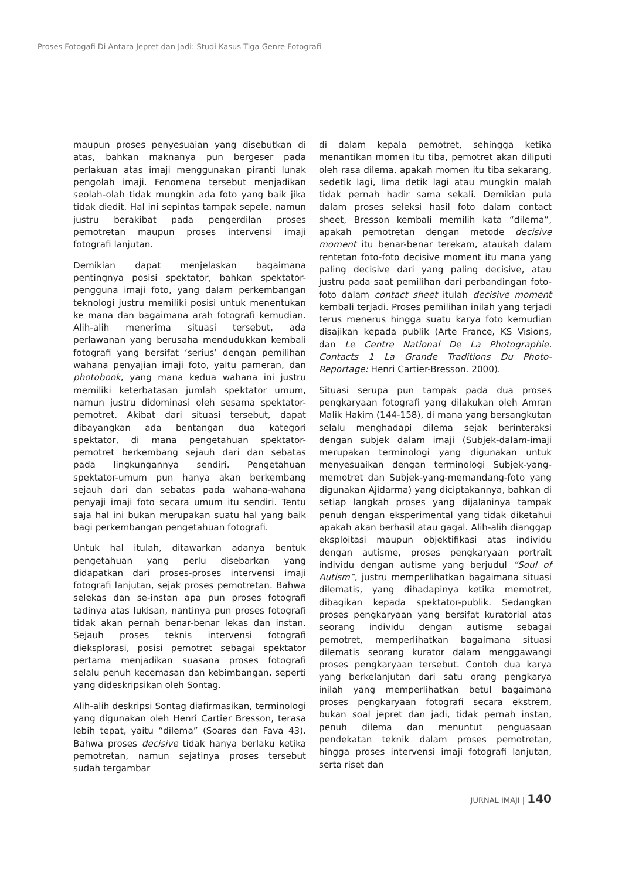Proses Fotogafi Di Antara Jepret dan Jadi: Studi Kasus Tiga Genre Fotografi
maupun proses penyesuaian yang disebutkan di atas, bahkan maknanya pun bergeser pada perlakuan atas imaji menggunakan piranti lunak pengolah imaji. Fenomena tersebut menjadikan seolah-olah tidak mungkin ada foto yang baik jika tidak diedit. Hal ini sepintas tampak sepele, namun justru berakibat pada pengerdilan proses pemotretan maupun proses intervensi imaji fotografi lanjutan.
Demikian dapat menjelaskan bagaimana pentingnya posisi spektator, bahkan spektator-pengguna imaji foto, yang dalam perkembangan teknologi justru memiliki posisi untuk menentukan ke mana dan bagaimana arah fotografi kemudian. Alih-alih menerima situasi tersebut, ada perlawanan yang berusaha mendudukkan kembali fotografi yang bersifat ‘serius’ dengan pemilihan wahana penyajian imaji foto, yaitu pameran, dan photobook, yang mana kedua wahana ini justru memiliki keterbatasan jumlah spektator umum, namun justru didominasi oleh sesama spektator-pemotret. Akibat dari situasi tersebut, dapat dibayangkan ada bentangan dua kategori spektator, di mana pengetahuan spektator-pemotret berkembang sejauh dari dan sebatas pada lingkungannya sendiri. Pengetahuan spektator-umum pun hanya akan berkembang sejauh dari dan sebatas pada wahana-wahana penyaji imaji foto secara umum itu sendiri. Tentu saja hal ini bukan merupakan suatu hal yang baik bagi perkembangan pengetahuan fotografi.
Untuk hal itulah, ditawarkan adanya bentuk pengetahuan yang perlu disebarkan yang didapatkan dari proses-proses intervensi imaji fotografi lanjutan, sejak proses pemotretan. Bahwa selekas dan se-instan apa pun proses fotografi tadinya atas lukisan, nantinya pun proses fotografi tidak akan pernah benar-benar lekas dan instan. Sejauh proses teknis intervensi fotografi dieksplorasi, posisi pemotret sebagai spektator pertama menjadikan suasana proses fotografi selalu penuh kecemasan dan kebimbangan, seperti yang dideskripsikan oleh Sontag.
Alih-alih deskripsi Sontag diafirmasikan, terminologi yang digunakan oleh Henri Cartier Bresson, terasa lebih tepat, yaitu “dilema” (Soares dan Fava 43). Bahwa proses decisive tidak hanya berlaku ketika pemotretan, namun sejatinya proses tersebut sudah tergambar
di dalam kepala pemotret, sehingga ketika menantikan momen itu tiba, pemotret akan diliputi oleh rasa dilema, apakah momen itu tiba sekarang, sedetik lagi, lima detik lagi atau mungkin malah tidak pernah hadir sama sekali. Demikian pula dalam proses seleksi hasil foto dalam contact sheet, Bresson kembali memilih kata “dilema”, apakah pemotretan dengan metode decisive moment itu benar-benar terekam, ataukah dalam rentetan foto-foto decisive moment itu mana yang paling decisive dari yang paling decisive, atau justru pada saat pemilihan dari perbandingan foto-foto dalam contact sheet itulah decisive moment kembali terjadi. Proses pemilihan inilah yang terjadi terus menerus hingga suatu karya foto kemudian disajikan kepada publik (Arte France, KS Visions, dan Le Centre National De La Photographie. Contacts 1 La Grande Traditions Du Photo-Reportage: Henri Cartier-Bresson. 2000).
Situasi serupa pun tampak pada dua proses pengkaryaan fotografi yang dilakukan oleh Amran Malik Hakim (144-158), di mana yang bersangkutan selalu menghadapi dilema sejak berinteraksi dengan subjek dalam imaji (Subjek-dalam-imaji merupakan terminologi yang digunakan untuk menyesuaikan dengan terminologi Subjek-yang-memotret dan Subjek-yang-memandang-foto yang digunakan Ajidarma) yang diciptakannya, bahkan di setiap langkah proses yang dijalaninya tampak penuh dengan eksperimental yang tidak diketahui apakah akan berhasil atau gagal. Alih-alih dianggap eksploitasi maupun objektifikasi atas individu dengan autisme, proses pengkaryaan portrait individu dengan autisme yang berjudul “Soul of Autism”, justru memperlihatkan bagaimana situasi dilematis, yang dihadapinya ketika memotret, dibagikan kepada spektator-publik. Sedangkan proses pengkaryaan yang bersifat kuratorial atas seorang individu dengan autisme sebagai pemotret, memperlihatkan bagaimana situasi dilematis seorang kurator dalam menggawangi proses pengkaryaan tersebut. Contoh dua karya yang berkelanjutan dari satu orang pengkarya inilah yang memperlihatkan betul bagaimana proses pengkaryaan fotografi secara ekstrem, bukan soal jepret dan jadi, tidak pernah instan, penuh dilema dan menuntut penguasaan pendekatan teknik dalam proses pemotretan, hingga proses intervensi imaji fotografi lanjutan, serta riset dan
JURNAL IMAJI | 140